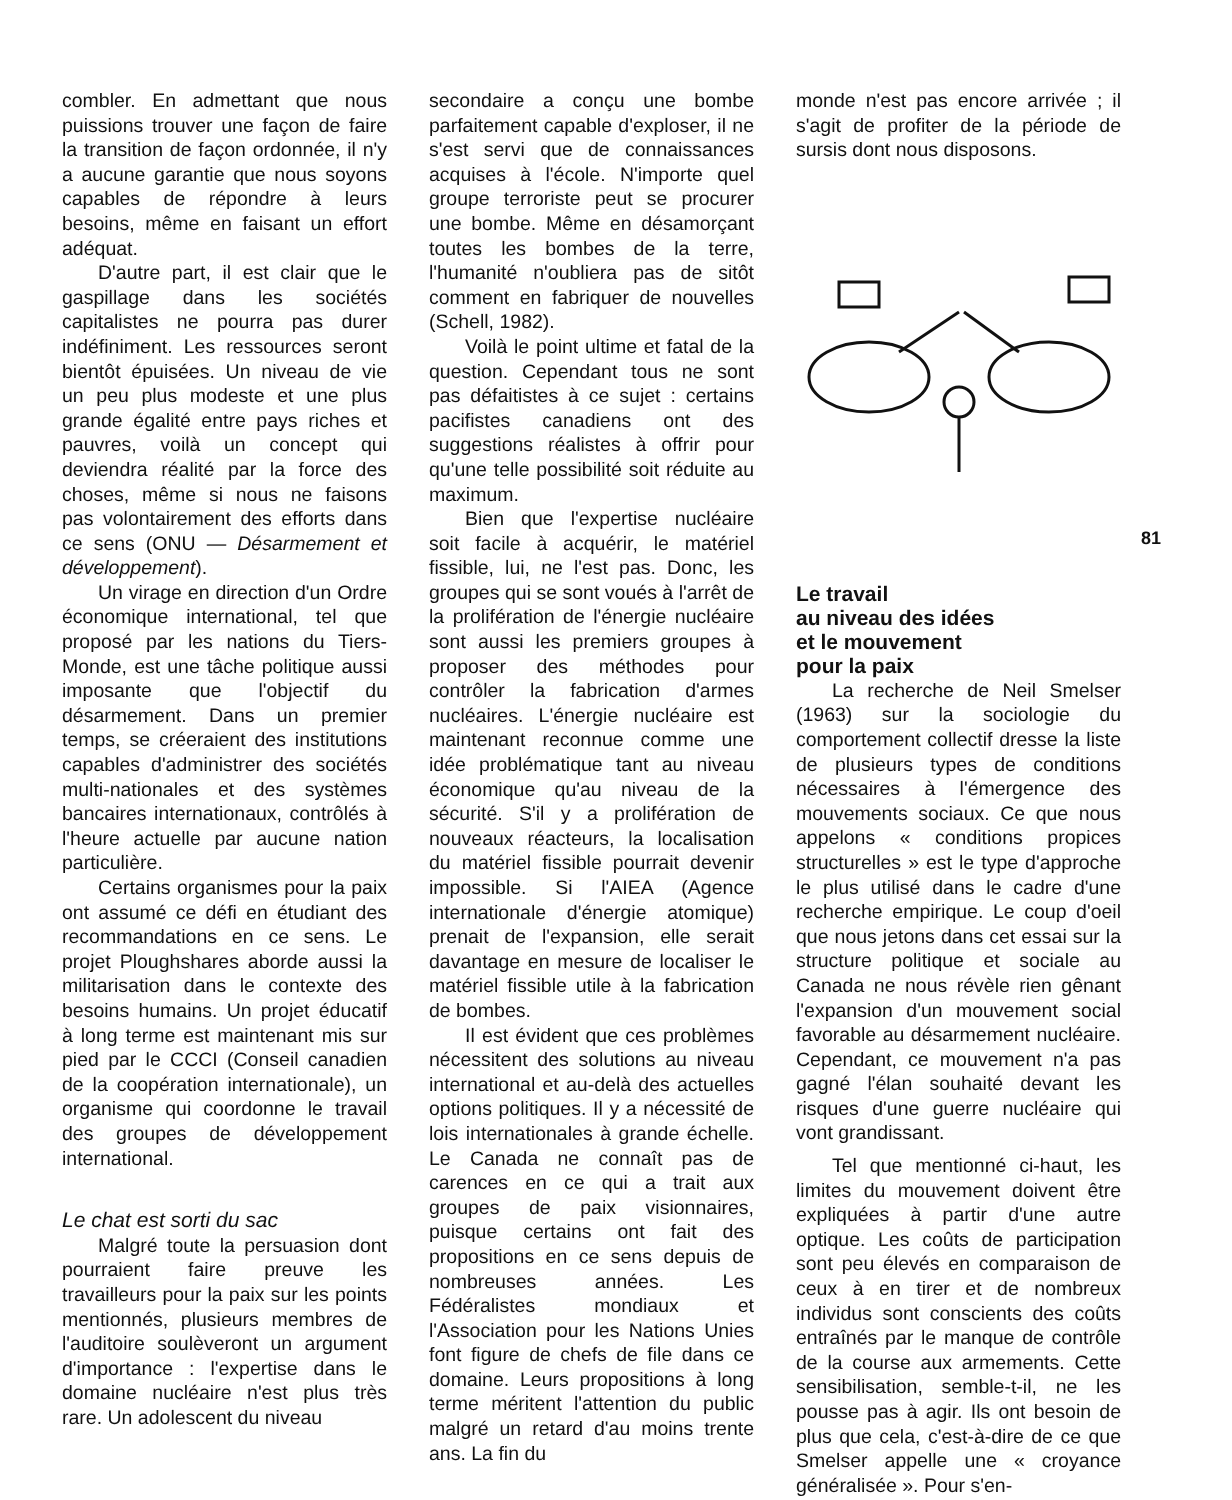combler. En admettant que nous puissions trouver une façon de faire la transition de façon ordonnée, il n'y a aucune garantie que nous soyons capables de répondre à leurs besoins, même en faisant un effort adéquat.
D'autre part, il est clair que le gaspillage dans les sociétés capitalistes ne pourra pas durer indéfiniment. Les ressources seront bientôt épuisées. Un niveau de vie un peu plus modeste et une plus grande égalité entre pays riches et pauvres, voilà un concept qui deviendra réalité par la force des choses, même si nous ne faisons pas volontairement des efforts dans ce sens (ONU — Désarmement et développement).
Un virage en direction d'un Ordre économique international, tel que proposé par les nations du Tiers-Monde, est une tâche politique aussi imposante que l'objectif du désarmement. Dans un premier temps, se créeraient des institutions capables d'administrer des sociétés multi-nationales et des systèmes bancaires internationaux, contrôlés à l'heure actuelle par aucune nation particulière.
Certains organismes pour la paix ont assumé ce défi en étudiant des recommandations en ce sens. Le projet Ploughshares aborde aussi la militarisation dans le contexte des besoins humains. Un projet éducatif à long terme est maintenant mis sur pied par le CCCI (Conseil canadien de la coopération internationale), un organisme qui coordonne le travail des groupes de développement international.
Le chat est sorti du sac
Malgré toute la persuasion dont pourraient faire preuve les travailleurs pour la paix sur les points mentionnés, plusieurs membres de l'auditoire soulèveront un argument d'importance : l'expertise dans le domaine nucléaire n'est plus très rare. Un adolescent du niveau
secondaire a conçu une bombe parfaitement capable d'exploser, il ne s'est servi que de connaissances acquises à l'école. N'importe quel groupe terroriste peut se procurer une bombe. Même en désamorçant toutes les bombes de la terre, l'humanité n'oubliera pas de sitôt comment en fabriquer de nouvelles (Schell, 1982).
Voilà le point ultime et fatal de la question. Cependant tous ne sont pas défaitistes à ce sujet : certains pacifistes canadiens ont des suggestions réalistes à offrir pour qu'une telle possibilité soit réduite au maximum.
Bien que l'expertise nucléaire soit facile à acquérir, le matériel fissible, lui, ne l'est pas. Donc, les groupes qui se sont voués à l'arrêt de la prolifération de l'énergie nucléaire sont aussi les premiers groupes à proposer des méthodes pour contrôler la fabrication d'armes nucléaires. L'énergie nucléaire est maintenant reconnue comme une idée problématique tant au niveau économique qu'au niveau de la sécurité. S'il y a prolifération de nouveaux réacteurs, la localisation du matériel fissible pourrait devenir impossible. Si l'AIEA (Agence internationale d'énergie atomique) prenait de l'expansion, elle serait davantage en mesure de localiser le matériel fissible utile à la fabrication de bombes.
Il est évident que ces problèmes nécessitent des solutions au niveau international et au-delà des actuelles options politiques. Il y a nécessité de lois internationales à grande échelle. Le Canada ne connaît pas de carences en ce qui a trait aux groupes de paix visionnaires, puisque certains ont fait des propositions en ce sens depuis de nombreuses années. Les Fédéralistes mondiaux et l'Association pour les Nations Unies font figure de chefs de file dans ce domaine. Leurs propositions à long terme méritent l'attention du public malgré un retard d'au moins trente ans. La fin du
monde n'est pas encore arrivée ; il s'agit de profiter de la période de sursis dont nous disposons.
Le travail
au niveau des idées
et le mouvement
pour la paix
La recherche de Neil Smelser (1963) sur la sociologie du comportement collectif dresse la liste de plusieurs types de conditions nécessaires à l'émergence des mouvements sociaux. Ce que nous appelons « conditions propices structurelles » est le type d'approche le plus utilisé dans le cadre d'une recherche empirique. Le coup d'oeil que nous jetons dans cet essai sur la structure politique et sociale au Canada ne nous révèle rien gênant l'expansion d'un mouvement social favorable au désarmement nucléaire. Cependant, ce mouvement n'a pas gagné l'élan souhaité devant les risques d'une guerre nucléaire qui vont grandissant.
Tel que mentionné ci-haut, les limites du mouvement doivent être expliquées à partir d'une autre optique. Les coûts de participation sont peu élevés en comparaison de ceux à en tirer et de nombreux individus sont conscients des coûts entraînés par le manque de contrôle de la course aux armements. Cette sensibilisation, semble-t-il, ne les pousse pas à agir. Ils ont besoin de plus que cela, c'est-à-dire de ce que Smelser appelle une « croyance généralisée ». Pour s'en-
81